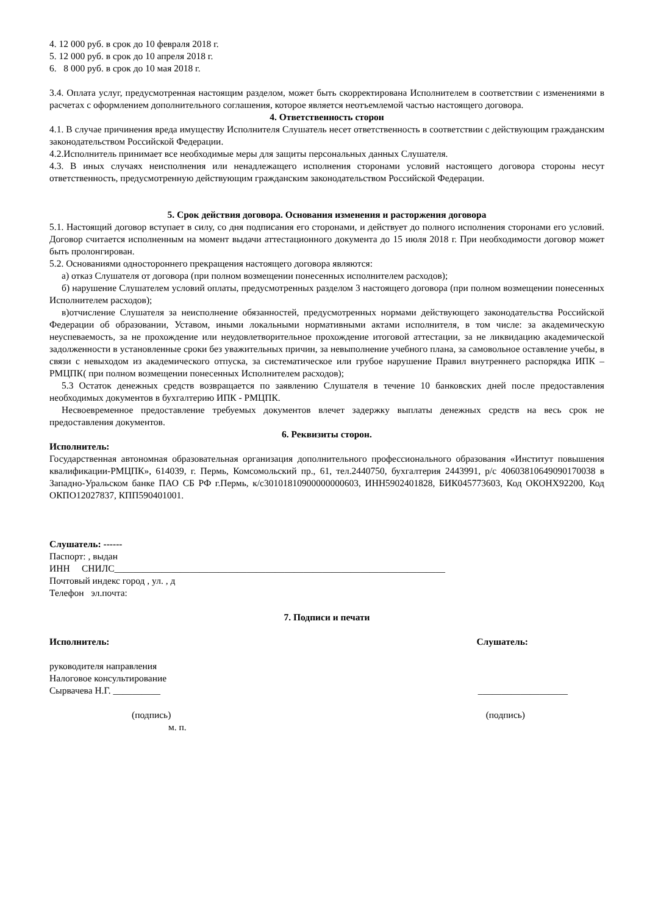4. 12 000 руб. в срок до 10 февраля 2018 г.
5. 12 000 руб. в срок до 10 апреля 2018 г.
6. 8 000 руб. в срок до 10 мая 2018 г.
3.4. Оплата услуг, предусмотренная настоящим разделом, может быть скорректирована Исполнителем в соответствии с изменениями в расчетах с оформлением дополнительного соглашения, которое является неотъемлемой частью настоящего договора.
4. Ответственность сторон
4.1. В случае причинения вреда имуществу Исполнителя Слушатель несет ответственность в соответствии с действующим гражданским законодательством Российской Федерации.
4.2.Исполнитель принимает все необходимые меры для защиты персональных данных Слушателя.
4.3. В иных случаях неисполнения или ненадлежащего исполнения сторонами условий настоящего договора стороны несут ответственность, предусмотренную действующим гражданским законодательством Российской Федерации.
5. Срок действия договора. Основания изменения и расторжения договора
5.1. Настоящий договор вступает в силу, со дня подписания его сторонами, и действует до полного исполнения сторонами его условий. Договор считается исполненным на момент выдачи аттестационного документа до 15 июля 2018 г. При необходимости договор может быть пролонгирован.
5.2. Основаниями одностороннего прекращения настоящего договора являются:
а) отказ Слушателя от договора (при полном возмещении понесенных исполнителем расходов);
б) нарушение Слушателем условий оплаты, предусмотренных разделом 3 настоящего договора (при полном возмещении понесенных Исполнителем расходов);
в)отчисление Слушателя за неисполнение обязанностей, предусмотренных нормами действующего законодательства Российской Федерации об образовании, Уставом, иными локальными нормативными актами исполнителя, в том числе: за академическую неуспеваемость, за не прохождение или неудовлетворительное прохождение итоговой аттестации, за не ликвидацию академической задолженности в установленные сроки без уважительных причин, за невыполнение учебного плана, за самовольное оставление учебы, в связи с невыходом из академического отпуска, за систематическое или грубое нарушение Правил внутреннего распорядка ИПК – РМЦПК( при полном возмещении понесенных Исполнителем расходов);
5.3 Остаток денежных средств возвращается по заявлению Слушателя в течение 10 банковских дней после предоставления необходимых документов в бухгалтерию ИПК - РМЦПК.
Несвоевременное предоставление требуемых документов влечет задержку выплаты денежных средств на весь срок не предоставления документов.
6. Реквизиты сторон.
Исполнитель:
Государственная автономная образовательная организация дополнительного профессионального образования «Институт повышения квалификации-РМЦПК», 614039, г. Пермь, Комсомольский пр., 61, тел.2440750, бухгалтерия 2443991, р/с 40603810649090170038 в Западно-Уральском банке ПАО СБ РФ г.Пермь, к/с30101810900000000603, ИНН5902401828, БИК045773603, Код ОКОНХ92200, Код ОКПО12027837, КПП590401001.
Слушатель: ------
Паспорт: , выдан
ИНН СНИЛС______________________________________________________________________
Почтовый индекс город , ул. , д
Телефон эл.почта:
7. Подписи и печати
Исполнитель: Слушатель:
руководителя направления
Налоговое консультирование
Сырвачева Н.Г. __________ ___________________
(подпись) (подпись)
м. п.